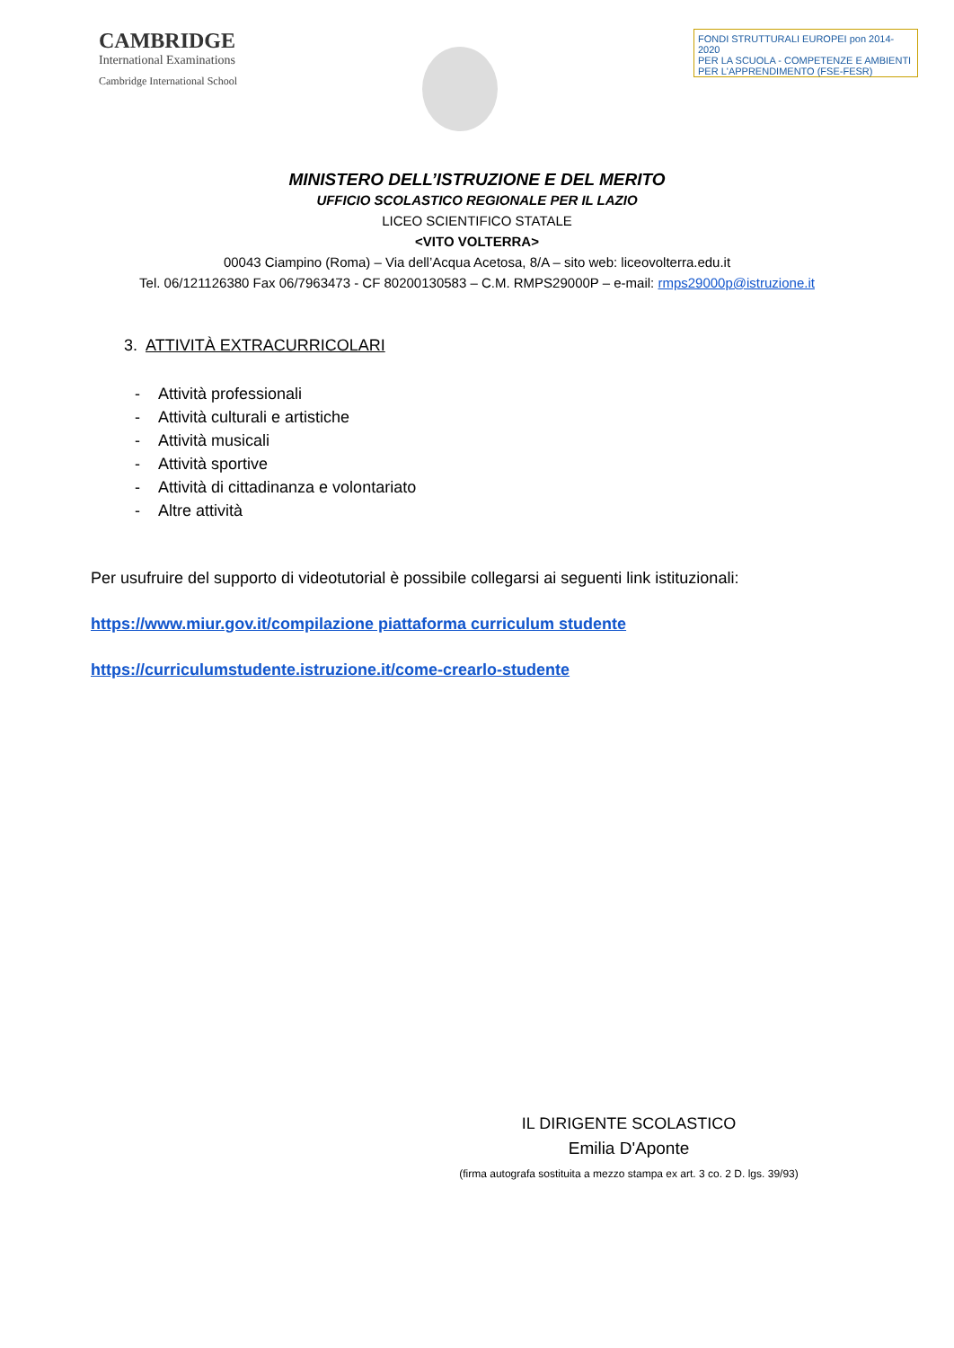CAMBRIDGE
International Examinations
Cambridge International School
FONDI STRUTTURALI EUROPEI pon 2014-2020
PER LA SCUOLA - COMPETENZE E AMBIENTI PER L'APPRENDIMENTO (FSE-FESR)
MINISTERO DELL’ISTRUZIONE E DEL MERITO
UFFICIO SCOLASTICO REGIONALE PER IL LAZIO
LICEO SCIENTIFICO STATALE
<VITO VOLTERRA>
00043 Ciampino (Roma) – Via dell’Acqua Acetosa, 8/A – sito web: liceovolterra.edu.it
Tel. 06/121126380 Fax 06/7963473 - CF 80200130583 – C.M. RMPS29000P – e-mail: rmps29000p@istruzione.it
3. ATTIVITÀ EXTRACURRICOLARI
- Attività professionali
- Attività culturali e artistiche
- Attività musicali
- Attività sportive
- Attività di cittadinanza e volontariato
- Altre attività
Per usufruire del supporto di videotutorial è possibile collegarsi ai seguenti link istituzionali:
https://www.miur.gov.it/compilazione piattaforma curriculum studente
https://curriculumstudente.istruzione.it/come-crearlo-studente
IL DIRIGENTE SCOLASTICO
Emilia D'Aponte
(firma autografa sostituita a mezzo stampa ex art. 3 co. 2 D. lgs. 39/93)